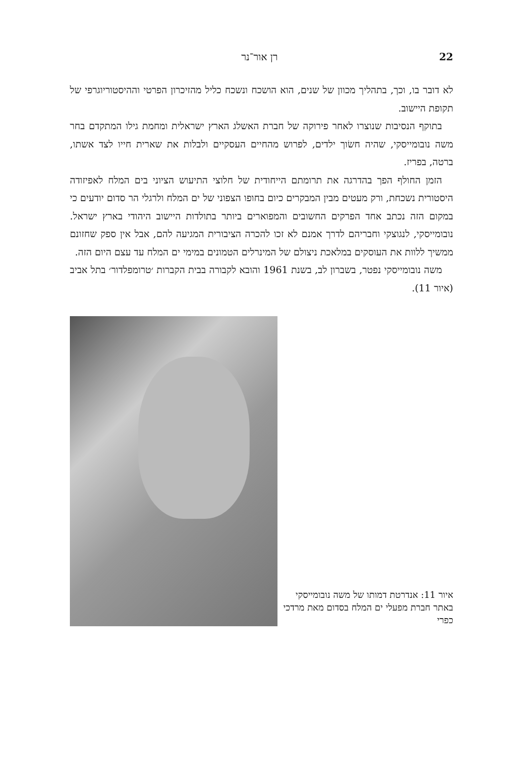22 רן אור־נר
לא דובר בו, וכך, בתהליך מכוון של שנים, הוא הושכח ונשכח כליל מהזיכרון הפרטי וההיסטוריוגרפי של תקופת היישוב.
בתוקף הנסיבות שנוצרו לאחר פירוקה של חברת האשלג הארץ ישראלית ומחמת גילו המתקדם בחר משה נובומייסקי, שהיה חשׂוך ילדים, לפרוש מהחיים העסקיים ולבלות את שארית חייו לצד אשתו, ברטה, בפריז.
הזמן החולף הפך בהדרגה את תרומתם הייחודית של חלוצי התיעוש הציוני בים המלח לאפיזודה היסטורית נשכחת, ורק מעטים מבין המבקרים כיום בחופו הצפוני של ים המלח ולרגלי הר סדום יודעים כי במקום הזה נכתב אחד הפרקים החשובים והמפוארים ביותר בתולדות היישוב היהודי בארץ ישראל. נובומייסקי, לנגוצקי וחבריהם לדרך אמנם לא זכו להכרה הציבורית המגיעה להם, אבל אין ספק שחזונם ממשיך ללוות את העוסקים במלאכת ניצולם של המינרלים הטמונים במימי ים המלח עד עצם היום הזה.
משה נובומייסקי נפטר, בשברון לב, בשנת 1961 והובא לקבורה בבית הקברות ׳טרומפלדור׳ בתל אביב (איור 11).
איור 11: אנדרטת דמותו של משה נובומייסקי באתר חברת מפעלי ים המלח בסדום מאת מרדכי כפרי